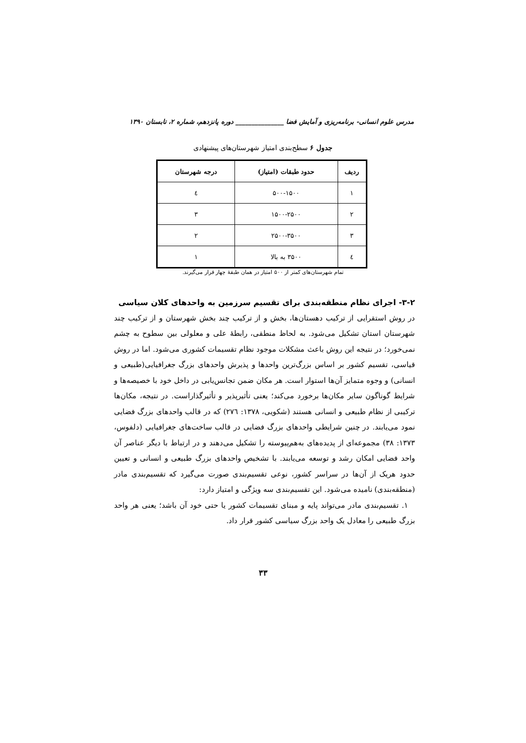مدرس علوم انسانی- برنامه‌ریزی و آمایش فضا _______________ دوره پانزدهم، شماره ۲، تابستان ۱۳۹۰
جدول ۶ سطح‌بندی امتیاز شهرستان‌های پیشنهادی
| ردیف | حدود طبقات (امتیاز) | درجه شهرستان |
| --- | --- | --- |
| ۱ | ۵۰۰-۱۵۰۰ | ٤ |
| ۲ | ۱۵۰۰-۲۵۰۰ | ۳ |
| ۳ | ۲۵۰۰-۳۵۰۰ | ۲ |
| ٤ | ۳۵۰۰ به بالا | ۱ |
تمام شهرستان‌های کمتر از ۵۰۰ امتیاز در همان طبقهٔ چهار قرار می‌گیرند.
۳-۲- اجرای نظام منطقه‌بندی برای تقسیم سرزمین به واحدهای کلان سیاسی
در روش استقرایی از ترکیب دهستان‌ها، بخش و از ترکیب چند بخش شهرستان و از ترکیب چند شهرستان استان تشکیل می‌شود. به لحاظ منطقی، رابطهٔ علی و معلولی بین سطوح به چشم نمی‌خورد؛ در نتیجه این روش باعث مشکلات موجود نظام تقسیمات کشوری می‌شود. اما در روش قیاسی، تقسیم کشور بر اساس بزرگ‌ترین واحدها و پذیرش واحدهای بزرگ جغرافیایی(طبیعی و انسانی) و وجوه متمایز آن‌ها استوار است. هر مکان ضمن تجانس‌یابی در داخل خود با خصیصه‌ها و شرایط گوناگون سایر مکان‌ها برخورد می‌کند؛ یعنی تأثیرپذیر و تأثیرگذاراست. در نتیجه، مکان‌ها ترکیبی از نظام طبیعی و انسانی هستند (شکویی، ۱۳۷۸: ۲۷٦) که در قالب واحدهای بزرگ فضایی نمود می‌یابند. در چنین شرایطی واحدهای بزرگ فضایی در قالب ساخت‌های جغرافیایی (دلفوس، ۱۳۷۳: ۳۸) مجموعه‌ای از پدیده‌های به‌هم‌پیوسته را تشکیل می‌دهند و در ارتباط با دیگر عناصر آن واحد فضایی امکان رشد و توسعه می‌یابند. با تشخیص واحدهای بزرگ طبیعی و انسانی و تعیین حدود هریک از آن‌ها در سراسر کشور، نوعی تقسیم‌بندی صورت می‌گیرد که تقسیم‌بندی مادر (منطقه‌بندی) نامیده می‌شود. این تقسیم‌بندی سه ویژگی و امتیاز دارد:
۱. تقسیم‌بندی مادر می‌تواند پایه و مبنای تقسیمات کشور یا حتی خود آن باشد؛ یعنی هر واحد بزرگ طبیعی را معادل یک واحد بزرگ سیاسی کشور قرار داد.
۳۳